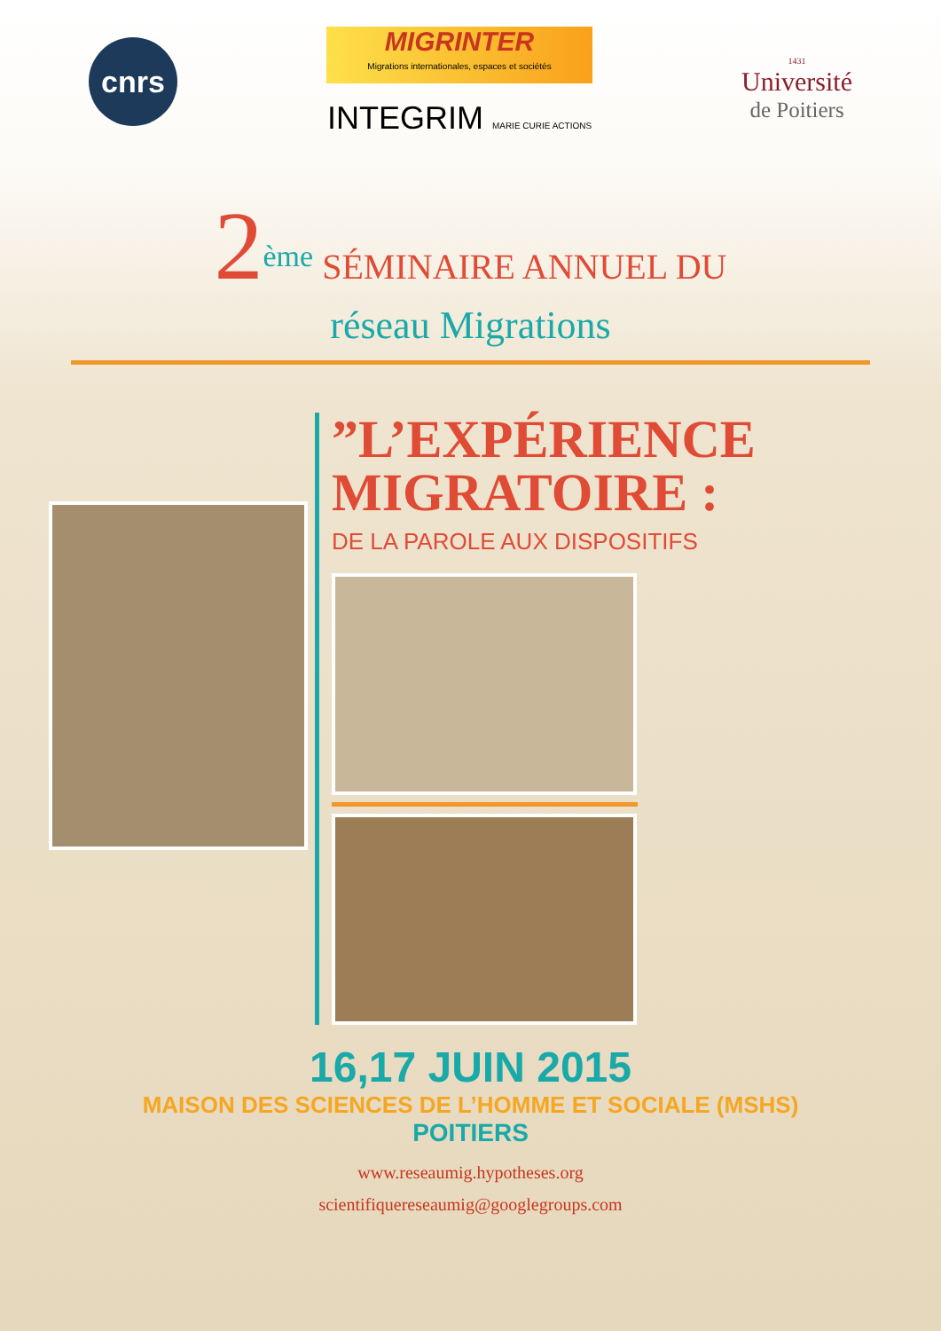cnrs
MIGRINTER
Migrations internationales, espaces et sociétés
INTEGRIM MARIE CURIE ACTIONS
1431
Université
de Poitiers
2<sup>ème</sup> SÉMINAIRE ANNUEL DU
réseau Migrations
”L’EXPÉRIENCE
MIGRATOIRE :
DE LA PAROLE AUX DISPOSITIFS
16,17 JUIN 2015
MAISON DES SCIENCES DE L’HOMME ET SOCIALE (MSHS)
POITIERS
www.reseaumig.hypotheses.org
scientifiquereseaumig@googlegroups.com